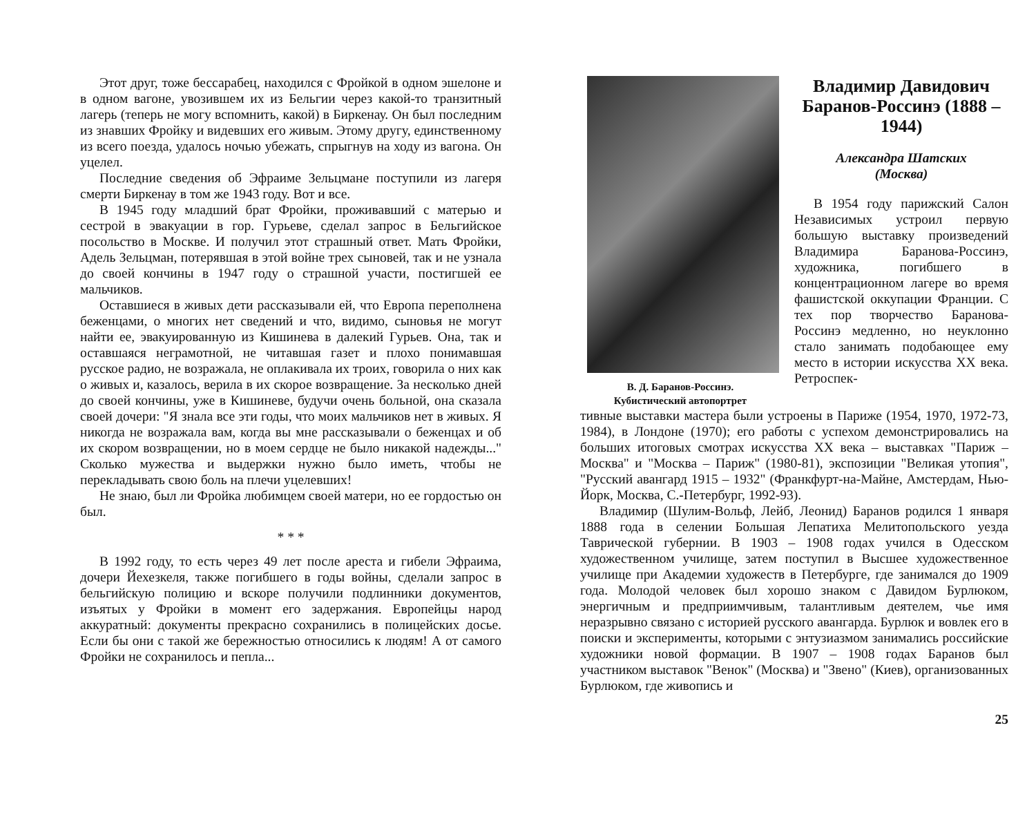Этот друг, тоже бессарабец, находился с Фройкой в одном эшелоне и в одном вагоне, увозившем их из Бельгии через какой-то транзитный лагерь (теперь не могу вспомнить, какой) в Биркенау. Он был последним из знавших Фройку и видевших его живым. Этому другу, единственному из всего поезда, удалось ночью убежать, спрыгнув на ходу из вагона. Он уцелел.
Последние сведения об Эфраиме Зельцмане поступили из лагеря смерти Биркенау в том же 1943 году. Вот и все.
В 1945 году младший брат Фройки, проживавший с матерью и сестрой в эвакуации в гор. Гурьеве, сделал запрос в Бельгийское посольство в Москве. И получил этот страшный ответ. Мать Фройки, Адель Зельцман, потерявшая в этой войне трех сыновей, так и не узнала до своей кончины в 1947 году о страшной участи, постигшей ее мальчиков.
Оставшиеся в живых дети рассказывали ей, что Европа переполнена беженцами, о многих нет сведений и что, видимо, сыновья не могут найти ее, эвакуированную из Кишинева в далекий Гурьев. Она, так и оставшаяся неграмотной, не читавшая газет и плохо понимавшая русское радио, не возражала, не оплакивала их троих, говорила о них как о живых и, казалось, верила в их скорое возвращение. За несколько дней до своей кончины, уже в Кишиневе, будучи очень больной, она сказала своей дочери: "Я знала все эти годы, что моих мальчиков нет в живых. Я никогда не возражала вам, когда вы мне рассказывали о беженцах и об их скором возвращении, но в моем сердце не было никакой надежды..." Сколько мужества и выдержки нужно было иметь, чтобы не перекладывать свою боль на плечи уцелевших!
Не знаю, был ли Фройка любимцем своей матери, но ее гордостью он был.
* * *
В 1992 году, то есть через 49 лет после ареста и гибели Эфраима, дочери Йехезкеля, также погибшего в годы войны, сделали запрос в бельгийскую полицию и вскоре получили подлинники документов, изъятых у Фройки в момент его задержания. Европейцы народ аккуратный: документы прекрасно сохранились в полицейских досье. Если бы они с такой же бережностью относились к людям! А от самого Фройки не сохранилось и пепла...
В. Д. Баранов-Россинэ.
Кубистический автопортрет
Владимир Давидович Баранов-Россинэ (1888 – 1944)
Александра Шатских
(Москва)
В 1954 году парижский Салон Независимых устроил первую большую выставку произведений Владимира Баранова-Россинэ, художника, погибшего в концентрационном лагере во время фашистской оккупации Франции. С тех пор творчество Баранова-Россинэ медленно, но неуклонно стало занимать подобающее ему место в истории искусства XX века. Ретроспек-
тивные выставки мастера были устроены в Париже (1954, 1970, 1972-73, 1984), в Лондоне (1970); его работы с успехом демонстрировались на больших итоговых смотрах искусства XX века – выставках "Париж – Москва" и "Москва – Париж" (1980-81), экспозиции "Великая утопия", "Русский авангард 1915 – 1932" (Франкфурт-на-Майне, Амстердам, Нью-Йорк, Москва, С.-Петербург, 1992-93).
Владимир (Шулим-Вольф, Лейб, Леонид) Баранов родился 1 января 1888 года в селении Большая Лепатиха Мелитопольского уезда Таврической губернии. В 1903 – 1908 годах учился в Одесском художественном училище, затем поступил в Высшее художественное училище при Академии художеств в Петербурге, где занимался до 1909 года. Молодой человек был хорошо знаком с Давидом Бурлюком, энергичным и предприимчивым, талантливым деятелем, чье имя неразрывно связано с историей русского авангарда. Бурлюк и вовлек его в поиски и эксперименты, которыми с энтузиазмом занимались российские художники новой формации. В 1907 – 1908 годах Баранов был участником выставок "Венок" (Москва) и "Звено" (Киев), организованных Бурлюком, где живопись и
25